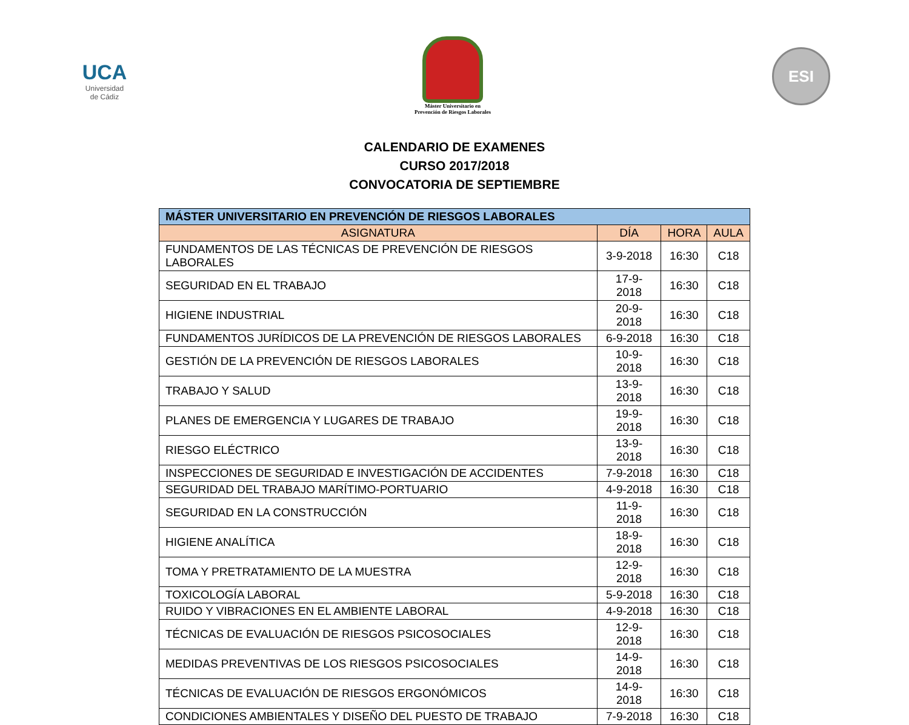UCA
Universidad
de Cádiz
Máster Universitario en
Prevención de Riesgos Laborales
ESI
CALENDARIO DE EXAMENES
CURSO 2017/2018
CONVOCATORIA DE SEPTIEMBRE
| MÁSTER UNIVERSITARIO EN PREVENCIÓN DE RIESGOS LABORALES | | | |
| --- | --- | --- | --- |
| ASIGNATURA | DÍA | HORA | AULA |
| FUNDAMENTOS DE LAS TÉCNICAS DE PREVENCIÓN DE RIESGOS LABORALES | 3-9-2018 | 16:30 | C18 |
| SEGURIDAD EN EL TRABAJO | 17-9-2018 | 16:30 | C18 |
| HIGIENE INDUSTRIAL | 20-9-2018 | 16:30 | C18 |
| FUNDAMENTOS JURÍDICOS DE LA PREVENCIÓN DE RIESGOS LABORALES | 6-9-2018 | 16:30 | C18 |
| GESTIÓN DE LA PREVENCIÓN DE RIESGOS LABORALES | 10-9-2018 | 16:30 | C18 |
| TRABAJO Y SALUD | 13-9-2018 | 16:30 | C18 |
| PLANES DE EMERGENCIA Y LUGARES DE TRABAJO | 19-9-2018 | 16:30 | C18 |
| RIESGO ELÉCTRICO | 13-9-2018 | 16:30 | C18 |
| INSPECCIONES DE SEGURIDAD E INVESTIGACIÓN DE ACCIDENTES | 7-9-2018 | 16:30 | C18 |
| SEGURIDAD DEL TRABAJO MARÍTIMO-PORTUARIO | 4-9-2018 | 16:30 | C18 |
| SEGURIDAD EN LA CONSTRUCCIÓN | 11-9-2018 | 16:30 | C18 |
| HIGIENE ANALÍTICA | 18-9-2018 | 16:30 | C18 |
| TOMA Y PRETRATAMIENTO DE LA MUESTRA | 12-9-2018 | 16:30 | C18 |
| TOXICOLOGÍA LABORAL | 5-9-2018 | 16:30 | C18 |
| RUIDO Y VIBRACIONES EN EL AMBIENTE LABORAL | 4-9-2018 | 16:30 | C18 |
| TÉCNICAS DE EVALUACIÓN DE RIESGOS PSICOSOCIALES | 12-9-2018 | 16:30 | C18 |
| MEDIDAS PREVENTIVAS DE LOS RIESGOS PSICOSOCIALES | 14-9-2018 | 16:30 | C18 |
| TÉCNICAS DE EVALUACIÓN DE RIESGOS ERGONÓMICOS | 14-9-2018 | 16:30 | C18 |
| CONDICIONES AMBIENTALES Y DISEÑO DEL PUESTO DE TRABAJO | 7-9-2018 | 16:30 | C18 |